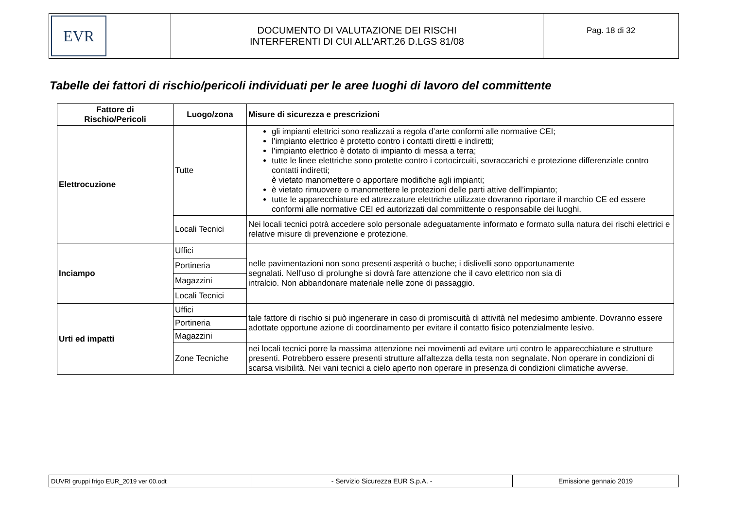| EVR | DOCUMENTO DI VALUTAZIONE DEI RISCHI INTERFERENTI DI CUI ALL’ART.26 D.LGS 81/08 | Pag. 18 di 32 |
Tabelle dei fattori di rischio/pericoli individuati per le aree luoghi di lavoro del committente
| Fattore di Rischio/Pericoli | Luogo/zona | Misure di sicurezza e prescrizioni |
| --- | --- | --- |
| Elettrocuzione | Tutte | gli impianti elettrici sono realizzati a regola d’arte conformi alle normative CEI; l’impianto elettrico è protetto contro i contatti diretti e indiretti; l’impianto elettrico è dotato di impianto di messa a terra; tutte le linee elettriche sono protette contro i cortocircuiti, sovraccarichi e protezione differenziale contro contatti indiretti; è vietato manomettere o apportare modifiche agli impianti; è vietato rimuovere o manomettere le protezioni delle parti attive dell’impianto; tutte le apparecchiature ed attrezzature elettriche utilizzate dovranno riportare il marchio CE ed essere conformi alle normative CEI ed autorizzati dal committente o responsabile dei luoghi. |
| | Locali Tecnici | Nei locali tecnici potrà accedere solo personale adeguatamente informato e formato sulla natura dei rischi elettrici e relative misure di prevenzione e protezione. |
| Inciampo | Uffici | nelle pavimentazioni non sono presenti asperità o buche; i dislivelli sono opportunamente segnalati. Nell'uso di prolunghe si dovrà fare attenzione che il cavo elettrico non sia di intralcio. Non abbandonare materiale nelle zone di passaggio. |
| | Portineria | |
| | Magazzini | |
| | Locali Tecnici | |
| Urti ed impatti | Uffici | tale fattore di rischio si può ingenerare in caso di promiscuità di attività nel medesimo ambiente. Dovranno essere adottate opportune azione di coordinamento per evitare il contatto fisico potenzialmente lesivo. |
| | Portineria | |
| | Magazzini | |
| | Zone Tecniche | nei locali tecnici porre la massima attenzione nei movimenti ad evitare urti contro le apparecchiature e strutture presenti. Potrebbero essere presenti strutture all'altezza della testa non segnalate. Non operare in condizioni di scarsa visibilità. Nei vani tecnici a cielo aperto non operare in presenza di condizioni climatiche avverse. |
| DUVRI gruppi frigo EUR_2019 ver 00.odt | - Servizio Sicurezza EUR S.p.A. - | Emissione gennaio 2019 |